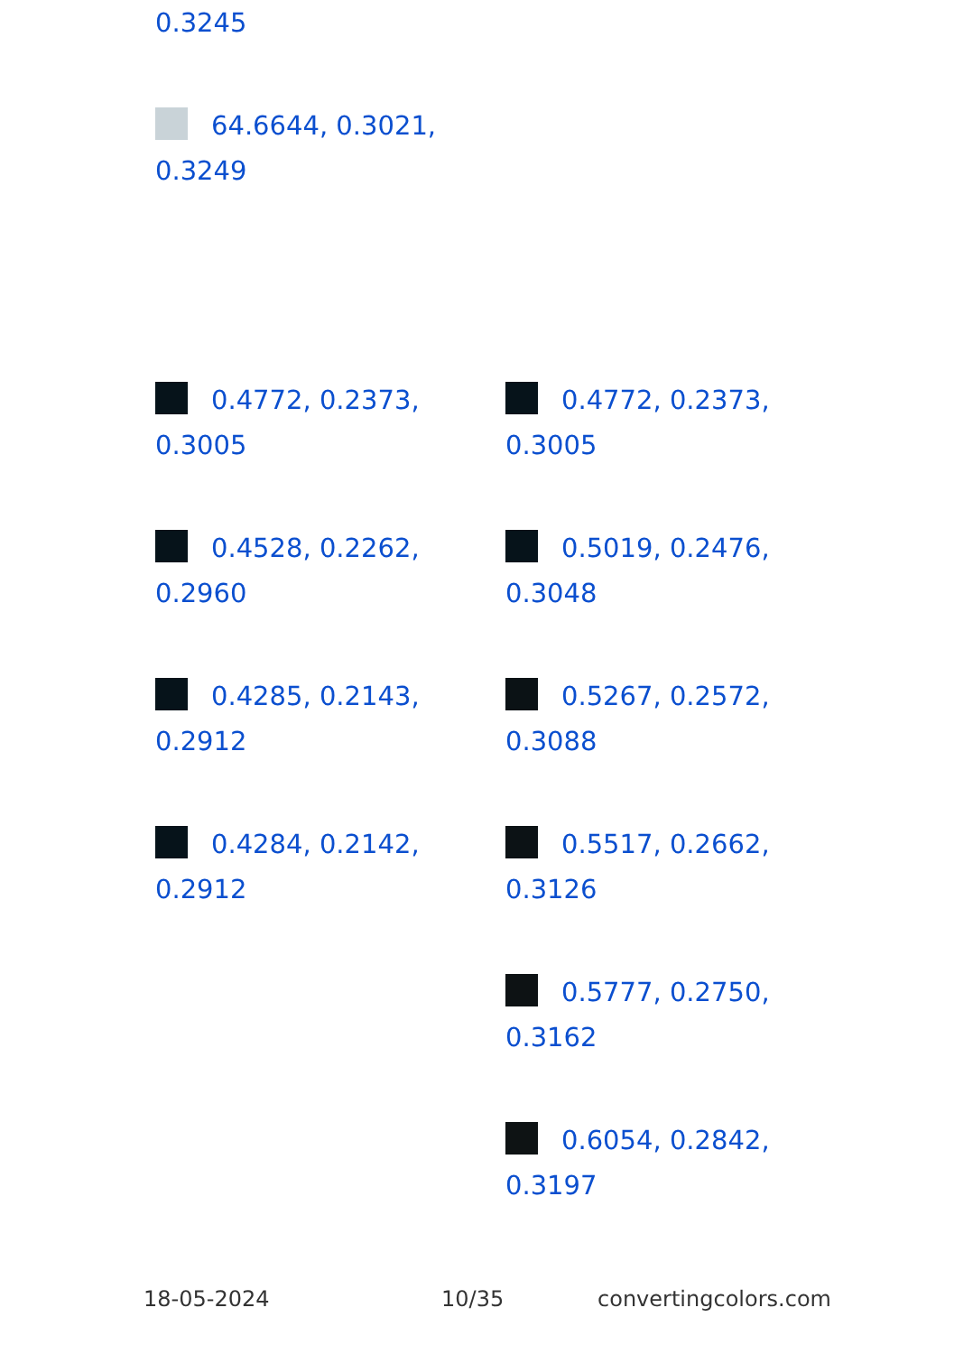0.3245
64.6644, 0.3021, 0.3249
0.4772, 0.2373, 0.3005
0.4528, 0.2262, 0.2960
0.4285, 0.2143, 0.2912
0.4284, 0.2142, 0.2912
0.4772, 0.2373, 0.3005
0.5019, 0.2476, 0.3048
0.5267, 0.2572, 0.3088
0.5517, 0.2662, 0.3126
0.5777, 0.2750, 0.3162
0.6054, 0.2842, 0.3197
18-05-2024 10/35 convertingcolors.com